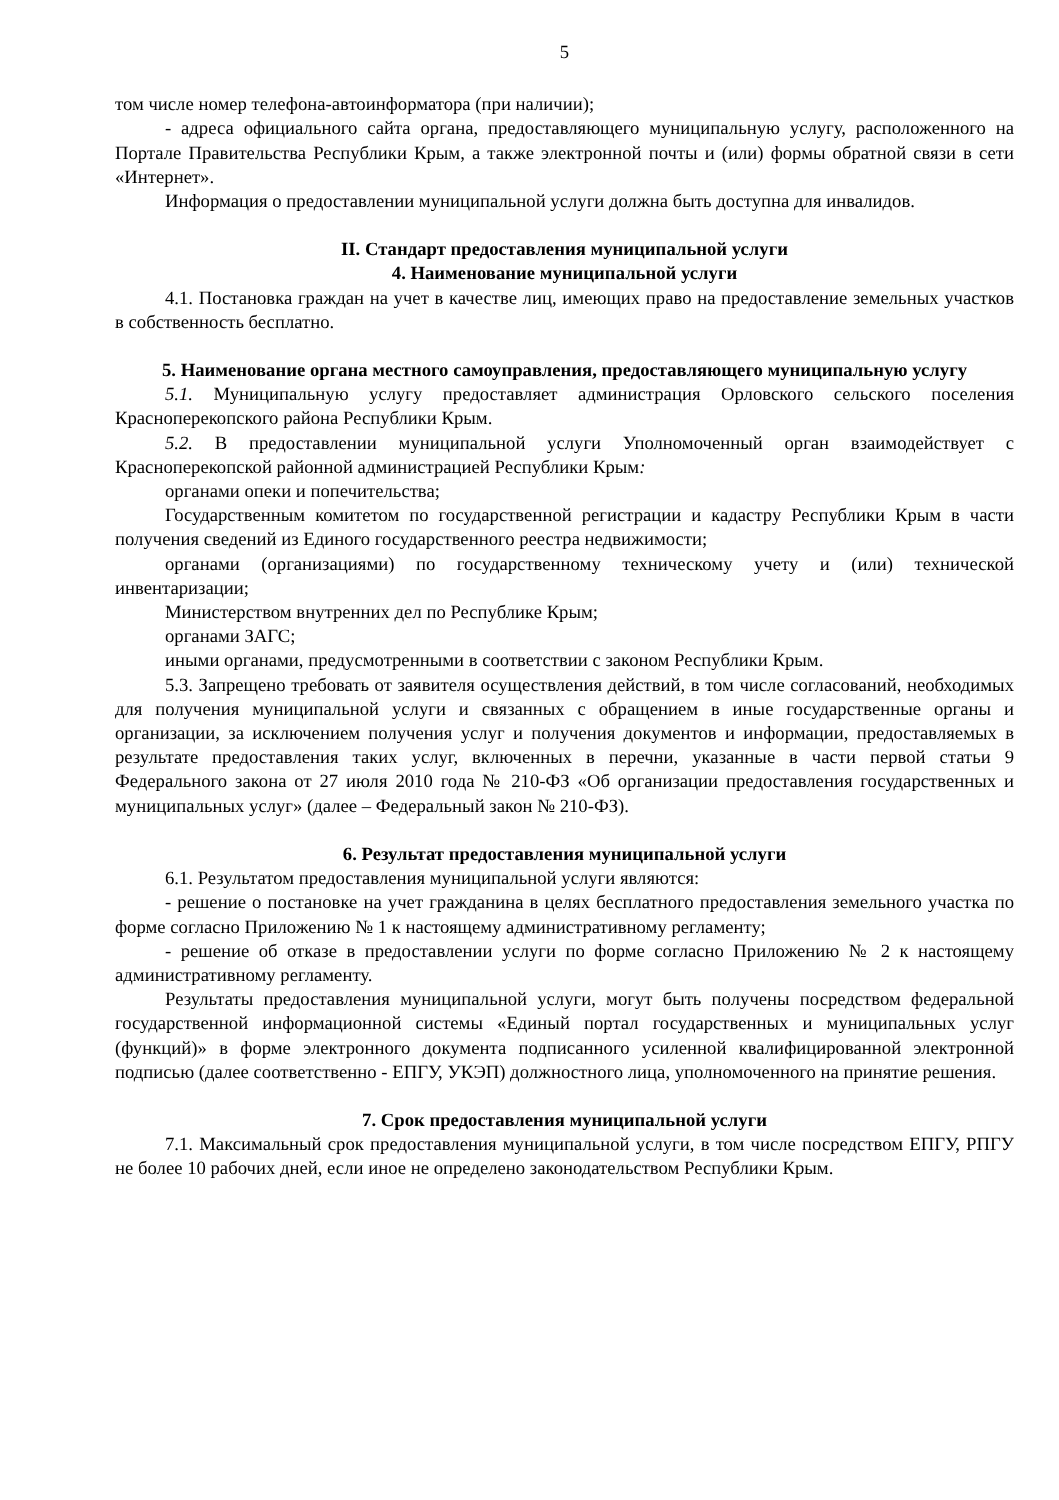5
том числе номер телефона-автоинформатора (при наличии);
- адреса официального сайта органа, предоставляющего муниципальную услугу, расположенного на Портале Правительства Республики Крым, а также электронной почты и (или) формы обратной связи в сети «Интернет».
Информация о предоставлении муниципальной услуги должна быть доступна для инвалидов.
II. Стандарт предоставления муниципальной услуги
4. Наименование муниципальной услуги
4.1. Постановка граждан на учет в качестве лиц, имеющих право на предоставление земельных участков в собственность бесплатно.
5. Наименование органа местного самоуправления, предоставляющего муниципальную услугу
5.1. Муниципальную услугу предоставляет администрация Орловского сельского поселения Красноперекопского района Республики Крым.
5.2. В предоставлении муниципальной услуги Уполномоченный орган взаимодействует с Красноперекопской районной администрацией Республики Крым:
органами опеки и попечительства;
Государственным комитетом по государственной регистрации и кадастру Республики Крым в части получения сведений из Единого государственного реестра недвижимости;
органами (организациями) по государственному техническому учету и (или) технической инвентаризации;
Министерством внутренних дел по Республике Крым;
органами ЗАГС;
иными органами, предусмотренными в соответствии с законом Республики Крым.
5.3. Запрещено требовать от заявителя осуществления действий, в том числе согласований, необходимых для получения муниципальной услуги и связанных с обращением в иные государственные органы и организации, за исключением получения услуг и получения документов и информации, предоставляемых в результате предоставления таких услуг, включенных в перечни, указанные в части первой статьи 9 Федерального закона от 27 июля 2010 года № 210-ФЗ «Об организации предоставления государственных и муниципальных услуг» (далее – Федеральный закон № 210-ФЗ).
6. Результат предоставления муниципальной услуги
6.1. Результатом предоставления муниципальной услуги являются:
- решение о постановке на учет гражданина в целях бесплатного предоставления земельного участка по форме согласно Приложению № 1 к настоящему административному регламенту;
- решение об отказе в предоставлении услуги по форме согласно Приложению № 2 к настоящему административному регламенту.
Результаты предоставления муниципальной услуги, могут быть получены посредством федеральной государственной информационной системы «Единый портал государственных и муниципальных услуг (функций)» в форме электронного документа подписанного усиленной квалифицированной электронной подписью (далее соответственно - ЕПГУ, УКЭП) должностного лица, уполномоченного на принятие решения.
7. Срок предоставления муниципальной услуги
7.1. Максимальный срок предоставления муниципальной услуги, в том числе посредством ЕПГУ, РПГУ не более 10 рабочих дней, если иное не определено законодательством Республики Крым.